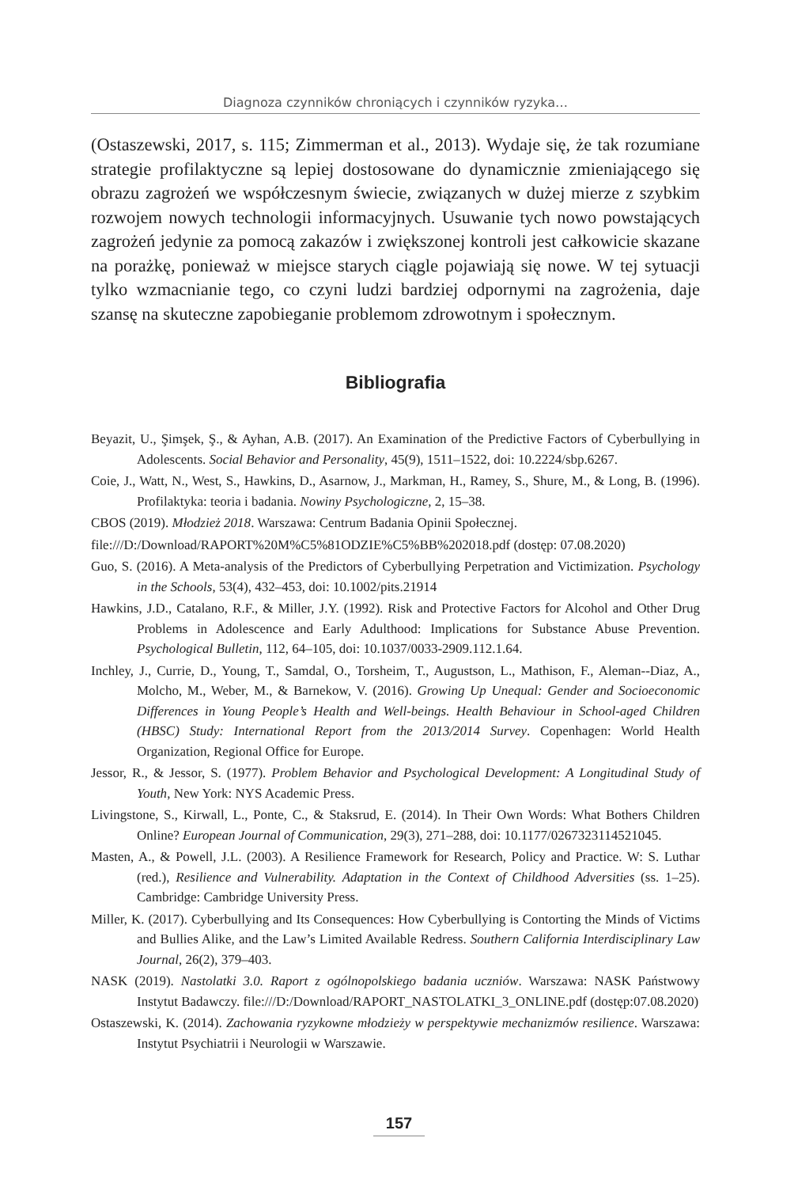Diagnoza czynników chroniących i czynników ryzyka…
(Ostaszewski, 2017, s. 115; Zimmerman et al., 2013). Wydaje się, że tak rozumiane strategie profilaktyczne są lepiej dostosowane do dynamicznie zmieniającego się obrazu zagrożeń we współczesnym świecie, związanych w dużej mierze z szybkim rozwojem nowych technologii informacyjnych. Usuwanie tych nowo powstających zagrożeń jedynie za pomocą zakazów i zwiększonej kontroli jest całkowicie skazane na porażkę, ponieważ w miejsce starych ciągle pojawiają się nowe. W tej sytuacji tylko wzmacnianie tego, co czyni ludzi bardziej odpornymi na zagrożenia, daje szansę na skuteczne zapobieganie problemom zdrowotnym i społecznym.
Bibliografia
Beyazit, U., Şimşek, Ş., & Ayhan, A.B. (2017). An Examination of the Predictive Factors of Cyberbullying in Adolescents. Social Behavior and Personality, 45(9), 1511–1522, doi: 10.2224/sbp.6267.
Coie, J., Watt, N., West, S., Hawkins, D., Asarnow, J., Markman, H., Ramey, S., Shure, M., & Long, B. (1996). Profilaktyka: teoria i badania. Nowiny Psychologiczne, 2, 15–38.
CBOS (2019). Młodzież 2018. Warszawa: Centrum Badania Opinii Społecznej.
file:///D:/Download/RAPORT%20M%C5%81ODZIE%C5%BB%202018.pdf (dostęp: 07.08.2020)
Guo, S. (2016). A Meta-analysis of the Predictors of Cyberbullying Perpetration and Victimization. Psychology in the Schools, 53(4), 432–453, doi: 10.1002/pits.21914
Hawkins, J.D., Catalano, R.F., & Miller, J.Y. (1992). Risk and Protective Factors for Alcohol and Other Drug Problems in Adolescence and Early Adulthood: Implications for Substance Abuse Prevention. Psychological Bulletin, 112, 64–105, doi: 10.1037/0033-2909.112.1.64.
Inchley, J., Currie, D., Young, T., Samdal, O., Torsheim, T., Augustson, L., Mathison, F., Aleman--Diaz, A., Molcho, M., Weber, M., & Barnekow, V. (2016). Growing Up Unequal: Gender and Socioeconomic Differences in Young People’s Health and Well-beings. Health Behaviour in School-aged Children (HBSC) Study: International Report from the 2013/2014 Survey. Copenhagen: World Health Organization, Regional Office for Europe.
Jessor, R., & Jessor, S. (1977). Problem Behavior and Psychological Development: A Longitudinal Study of Youth, New York: NYS Academic Press.
Livingstone, S., Kirwall, L., Ponte, C., & Staksrud, E. (2014). In Their Own Words: What Bothers Children Online? European Journal of Communication, 29(3), 271–288, doi: 10.1177/0267323114521045.
Masten, A., & Powell, J.L. (2003). A Resilience Framework for Research, Policy and Practice. W: S. Luthar (red.), Resilience and Vulnerability. Adaptation in the Context of Childhood Adversities (ss. 1–25). Cambridge: Cambridge University Press.
Miller, K. (2017). Cyberbullying and Its Consequences: How Cyberbullying is Contorting the Minds of Victims and Bullies Alike, and the Law’s Limited Available Redress. Southern California Interdisciplinary Law Journal, 26(2), 379–403.
NASK (2019). Nastolatki 3.0. Raport z ogólnopolskiego badania uczniów. Warszawa: NASK Państwowy Instytut Badawczy. file:///D:/Download/RAPORT_NASTOLATKI_3_ONLINE.pdf (dostęp:07.08.2020)
Ostaszewski, K. (2014). Zachowania ryzykowne młodzieży w perspektywie mechanizmów resilience. Warszawa: Instytut Psychiatrii i Neurologii w Warszawie.
157